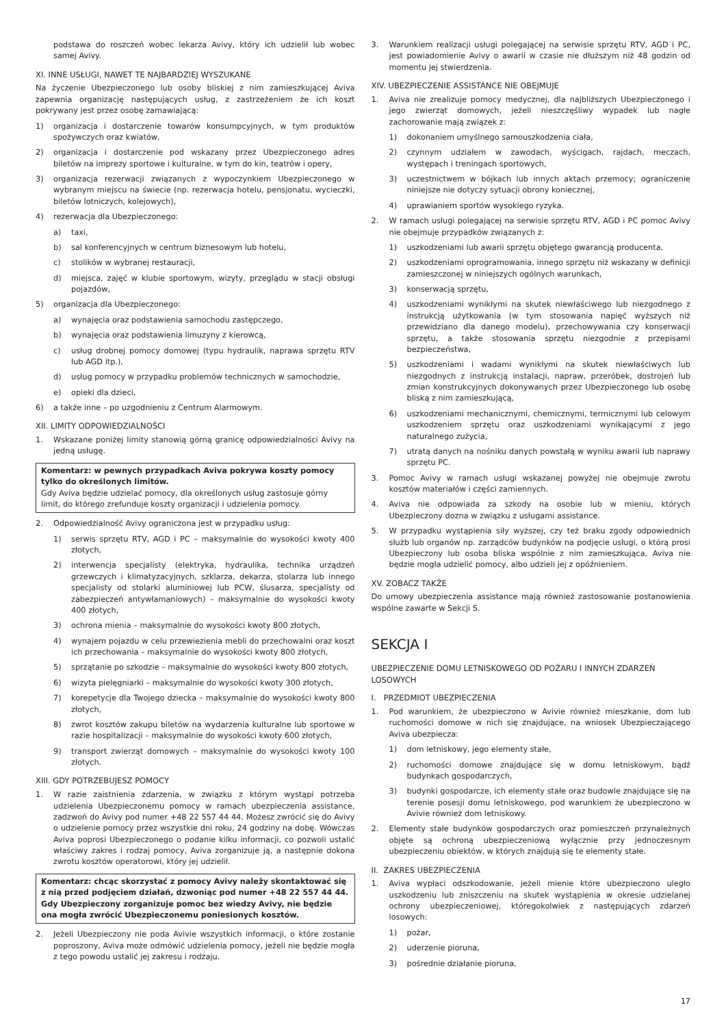podstawa do roszczeń wobec lekarza Avivy, który ich udzielił lub wobec samej Avivy.
XI. INNE USŁUGI, NAWET TE NAJBARDZIEJ WYSZUKANE
Na życzenie Ubezpieczonego lub osoby bliskiej z nim zamieszkującej Aviva zapewnia organizację następujących usług, z zastrzeżeniem że ich koszt pokrywany jest przez osobę zamawiającą:
1) organizacja i dostarczenie towarów konsumpcyjnych, w tym produktów spożywczych oraz kwiatów,
2) organizacja i dostarczenie pod wskazany przez Ubezpieczonego adres biletów na imprezy sportowe i kulturalne, w tym do kin, teatrów i opery,
3) organizacja rezerwacji związanych z wypoczynkiem Ubezpieczonego w wybranym miejscu na świecie (np. rezerwacja hotelu, pensjonatu, wycieczki, biletów lotniczych, kolejowych),
4) rezerwacja dla Ubezpieczonego:
a) taxi,
b) sal konferencyjnych w centrum biznesowym lub hotelu,
c) stolików w wybranej restauracji,
d) miejsca, zajęć w klubie sportowym, wizyty, przeglądu w stacji obsługi pojazdów,
5) organizacja dla Ubezpieczonego:
a) wynajęcia oraz podstawienia samochodu zastępczego,
b) wynajęcia oraz podstawienia limuzyny z kierowcą,
c) usług drobnej pomocy domowej (typu hydraulik, naprawa sprzętu RTV lub AGD itp.),
d) usług pomocy w przypadku problemów technicznych w samochodzie,
e) opieki dla dzieci,
6) a także inne – po uzgodnieniu z Centrum Alarmowym.
XII. LIMITY ODPOWIEDZIALNOŚCI
1. Wskazane poniżej limity stanowią górną granicę odpowiedzialności Avivy na jedną usługę.
Komentarz: w pewnych przypadkach Aviva pokrywa koszty pomocy tylko do określonych limitów.
Gdy Aviva będzie udzielać pomocy, dla określonych usług zastosuje górny limit, do którego zrefunduje koszty organizacji i udzielenia pomocy.
2. Odpowiedzialność Avivy ograniczona jest w przypadku usług:
1) serwis sprzętu RTV, AGD i PC – maksymalnie do wysokości kwoty 400 złotych,
2) interwencja specjalisty (elektryka, hydraulika, technika urządzeń grzewczych i klimatyzacyjnych, szklarza, dekarza, stolarza lub innego specjalisty od stolarki aluminiowej lub PCW, ślusarza, specjalisty od zabezpieczeń antywłamaniowych) – maksymalnie do wysokości kwoty 400 złotych,
3) ochrona mienia – maksymalnie do wysokości kwoty 800 złotych,
4) wynajem pojazdu w celu przewiezienia mebli do przechowalni oraz koszt ich przechowania – maksymalnie do wysokości kwoty 800 złotych,
5) sprzątanie po szkodzie – maksymalnie do wysokości kwoty 800 złotych,
6) wizyta pielęgniarki – maksymalnie do wysokości kwoty 300 złotych,
7) korepetycje dla Twojego dziecka – maksymalnie do wysokości kwoty 800 złotych,
8) zwrot kosztów zakupu biletów na wydarzenia kulturalne lub sportowe w razie hospitalizacji – maksymalnie do wysokości kwoty 600 złotych,
9) transport zwierząt domowych – maksymalnie do wysokości kwoty 100 złotych.
XIII. GDY POTRZEBUJESZ POMOCY
1. W razie zaistnienia zdarzenia, w związku z którym wystąpi potrzeba udzielenia Ubezpieczonemu pomocy w ramach ubezpieczenia assistance, zadzwoń do Avivy pod numer +48 22 557 44 44. Możesz zwrócić się do Avivy o udzielenie pomocy przez wszystkie dni roku, 24 godziny na dobę. Wówczas Aviva poprosi Ubezpieczonego o podanie kilku informacji, co pozwoli ustalić właściwy zakres i rodzaj pomocy, Aviva zorganizuje ją, a następnie dokona zwrotu kosztów operatorowi, który jej udzielił.
Komentarz: chcąc skorzystać z pomocy Avivy należy skontaktować się z nią przed podjęciem działań, dzwoniąc pod numer +48 22 557 44 44. Gdy Ubezpieczony zorganizuje pomoc bez wiedzy Avivy, nie będzie ona mogła zwrócić Ubezpieczonemu poniesionych kosztów.
2. Jeżeli Ubezpieczony nie poda Avivie wszystkich informacji, o które zostanie poproszony, Aviva może odmówić udzielenia pomocy, jeżeli nie będzie mogła z tego powodu ustalić jej zakresu i rodzaju.
3. Warunkiem realizacji usługi polegającej na serwisie sprzętu RTV, AGD i PC, jest powiadomienie Avivy o awarii w czasie nie dłuższym niż 48 godzin od momentu jej stwierdzenia.
XIV. UBEZPIECZENIE ASSISTANCE NIE OBEJMUJE
1. Aviva nie zrealizuje pomocy medycznej, dla najbliższych Ubezpieczonego i jego zwierząt domowych, jeżeli nieszczęśliwy wypadek lub nagłe zachorowanie mają związek z:
1) dokonaniem umyślnego samouszkodzenia ciała,
2) czynnym udziałem w zawodach, wyścigach, rajdach, meczach, występach i treningach sportowych,
3) uczestnictwem w bójkach lub innych aktach przemocy; ograniczenie niniejsze nie dotyczy sytuacji obrony koniecznej,
4) uprawianiem sportów wysokiego ryzyka.
2. W ramach usługi polegającej na serwisie sprzętu RTV, AGD i PC pomoc Avivy nie obejmuje przypadków związanych z:
1) uszkodzeniami lub awarii sprzętu objętego gwarancją producenta,
2) uszkodzeniami oprogramowania, innego sprzętu niż wskazany w definicji zamieszczonej w niniejszych ogólnych warunkach,
3) konserwacją sprzętu,
4) uszkodzeniami wynikłymi na skutek niewłaściwego lub niezgodnego z instrukcją użytkowania (w tym stosowania napięć wyższych niż przewidziano dla danego modelu), przechowywania czy konserwacji sprzętu, a także stosowania sprzętu niezgodnie z przepisami bezpieczeństwa,
5) uszkodzeniami i wadami wynikłymi na skutek niewłaściwych lub niezgodnych z instrukcją instalacji, napraw, przeróbek, dostrojeń lub zmian konstrukcyjnych dokonywanych przez Ubezpieczonego lub osobę bliską z nim zamieszkującą,
6) uszkodzeniami mechanicznymi, chemicznymi, termicznymi lub celowym uszkodzeniem sprzętu oraz uszkodzeniami wynikającymi z jego naturalnego zużycia,
7) utratą danych na nośniku danych powstałą w wyniku awarii lub naprawy sprzętu PC.
3. Pomoc Avivy w ramach usługi wskazanej powyżej nie obejmuje zwrotu kosztów materiałów i części zamiennych.
4. Aviva nie odpowiada za szkody na osobie lub w mieniu, których Ubezpieczony dozna w związku z usługami assistance.
5. W przypadku wystąpienia siły wyższej, czy też braku zgody odpowiednich służb lub organów np. zarządców budynków na podjęcie usługi, o którą prosi Ubezpieczony lub osoba bliska wspólnie z nim zamieszkująca, Aviva nie będzie mogła udzielić pomocy, albo udzieli jej z opóźnieniem.
XV. ZOBACZ TAKŻE
Do umowy ubezpieczenia assistance mają również zastosowanie postanowienia wspólne zawarte w Sekcji S.
SEKCJA I
UBEZPIECZENIE DOMU LETNISKOWEGO OD POŻARU I INNYCH ZDARZEŃ LOSOWYCH
I. PRZEDMIOT UBEZPIECZENIA
1. Pod warunkiem, że ubezpieczono w Avivie również mieszkanie, dom lub ruchomości domowe w nich się znajdujące, na wniosek Ubezpieczającego Aviva ubezpiecza:
1) dom letniskowy, jego elementy stałe,
2) ruchomości domowe znajdujące się w domu letniskowym, bądź budynkach gospodarczych,
3) budynki gospodarcze, ich elementy stałe oraz budowle znajdujące się na terenie posesji domu letniskowego, pod warunkiem że ubezpieczono w Avivie również dom letniskowy.
2. Elementy stałe budynków gospodarczych oraz pomieszczeń przynależnych objęte są ochroną ubezpieczeniową wyłącznie przy jednoczesnym ubezpieczeniu obiektów, w których znajdują się te elementy stałe.
II. ZAKRES UBEZPIECZENIA
1. Aviva wypłaci odszkodowanie, jeżeli mienie które ubezpieczono uległo uszkodzeniu lub zniszczeniu na skutek wystąpienia w okresie udzielanej ochrony ubezpieczeniowej, któregokolwiek z następujących zdarzeń losowych:
1) pożar,
2) uderzenie pioruna,
3) pośrednie działanie pioruna,
17